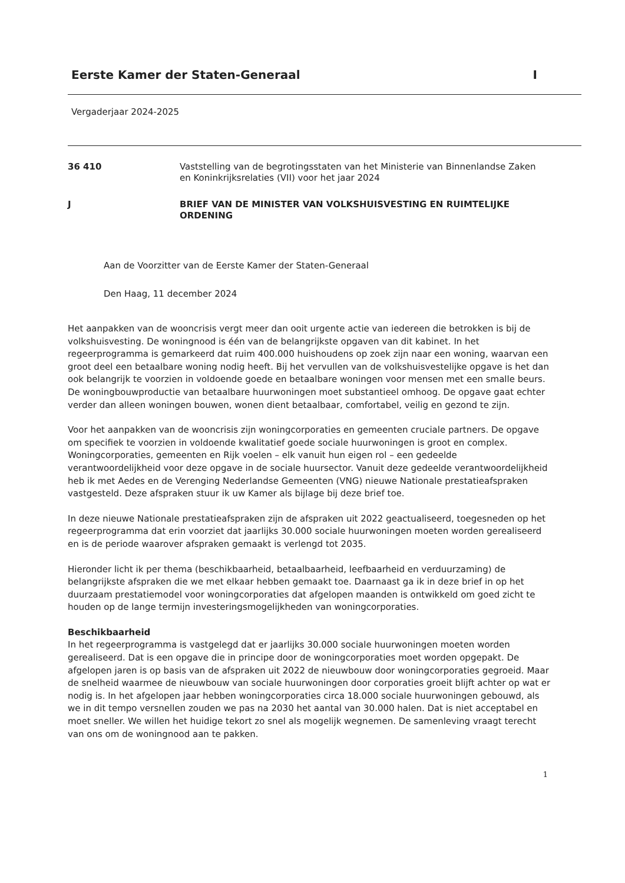Eerste Kamer der Staten-Generaal I
Vergaderjaar 2024-2025
36 410
Vaststelling van de begrotingsstaten van het Ministerie van Binnenlandse Zaken en Koninkrijksrelaties (VII) voor het jaar 2024
J
BRIEF VAN DE MINISTER VAN VOLKSHUISVESTING EN RUIMTELIJKE ORDENING
Aan de Voorzitter van de Eerste Kamer der Staten-Generaal
Den Haag, 11 december 2024
Het aanpakken van de wooncrisis vergt meer dan ooit urgente actie van iedereen die betrokken is bij de volkshuisvesting. De woningnood is één van de belangrijkste opgaven van dit kabinet. In het regeerprogramma is gemarkeerd dat ruim 400.000 huishoudens op zoek zijn naar een woning, waarvan een groot deel een betaalbare woning nodig heeft. Bij het vervullen van de volkshuisvestelijke opgave is het dan ook belangrijk te voorzien in voldoende goede en betaalbare woningen voor mensen met een smalle beurs. De woningbouwproductie van betaalbare huurwoningen moet substantieel omhoog. De opgave gaat echter verder dan alleen woningen bouwen, wonen dient betaalbaar, comfortabel, veilig en gezond te zijn.
Voor het aanpakken van de wooncrisis zijn woningcorporaties en gemeenten cruciale partners. De opgave om specifiek te voorzien in voldoende kwalitatief goede sociale huurwoningen is groot en complex. Woningcorporaties, gemeenten en Rijk voelen – elk vanuit hun eigen rol – een gedeelde verantwoordelijkheid voor deze opgave in de sociale huursector. Vanuit deze gedeelde verantwoordelijkheid heb ik met Aedes en de Verenging Nederlandse Gemeenten (VNG) nieuwe Nationale prestatieafspraken vastgesteld. Deze afspraken stuur ik uw Kamer als bijlage bij deze brief toe.
In deze nieuwe Nationale prestatieafspraken zijn de afspraken uit 2022 geactualiseerd, toegesneden op het regeerprogramma dat erin voorziet dat jaarlijks 30.000 sociale huurwoningen moeten worden gerealiseerd en is de periode waarover afspraken gemaakt is verlengd tot 2035.
Hieronder licht ik per thema (beschikbaarheid, betaalbaarheid, leefbaarheid en verduurzaming) de belangrijkste afspraken die we met elkaar hebben gemaakt toe. Daarnaast ga ik in deze brief in op het duurzaam prestatiemodel voor woningcorporaties dat afgelopen maanden is ontwikkeld om goed zicht te houden op de lange termijn investeringsmogelijkheden van woningcorporaties.
Beschikbaarheid
In het regeerprogramma is vastgelegd dat er jaarlijks 30.000 sociale huurwoningen moeten worden gerealiseerd. Dat is een opgave die in principe door de woningcorporaties moet worden opgepakt. De afgelopen jaren is op basis van de afspraken uit 2022 de nieuwbouw door woningcorporaties gegroeid. Maar de snelheid waarmee de nieuwbouw van sociale huurwoningen door corporaties groeit blijft achter op wat er nodig is. In het afgelopen jaar hebben woningcorporaties circa 18.000 sociale huurwoningen gebouwd, als we in dit tempo versnellen zouden we pas na 2030 het aantal van 30.000 halen. Dat is niet acceptabel en moet sneller. We willen het huidige tekort zo snel als mogelijk wegnemen. De samenleving vraagt terecht van ons om de woningnood aan te pakken.
1